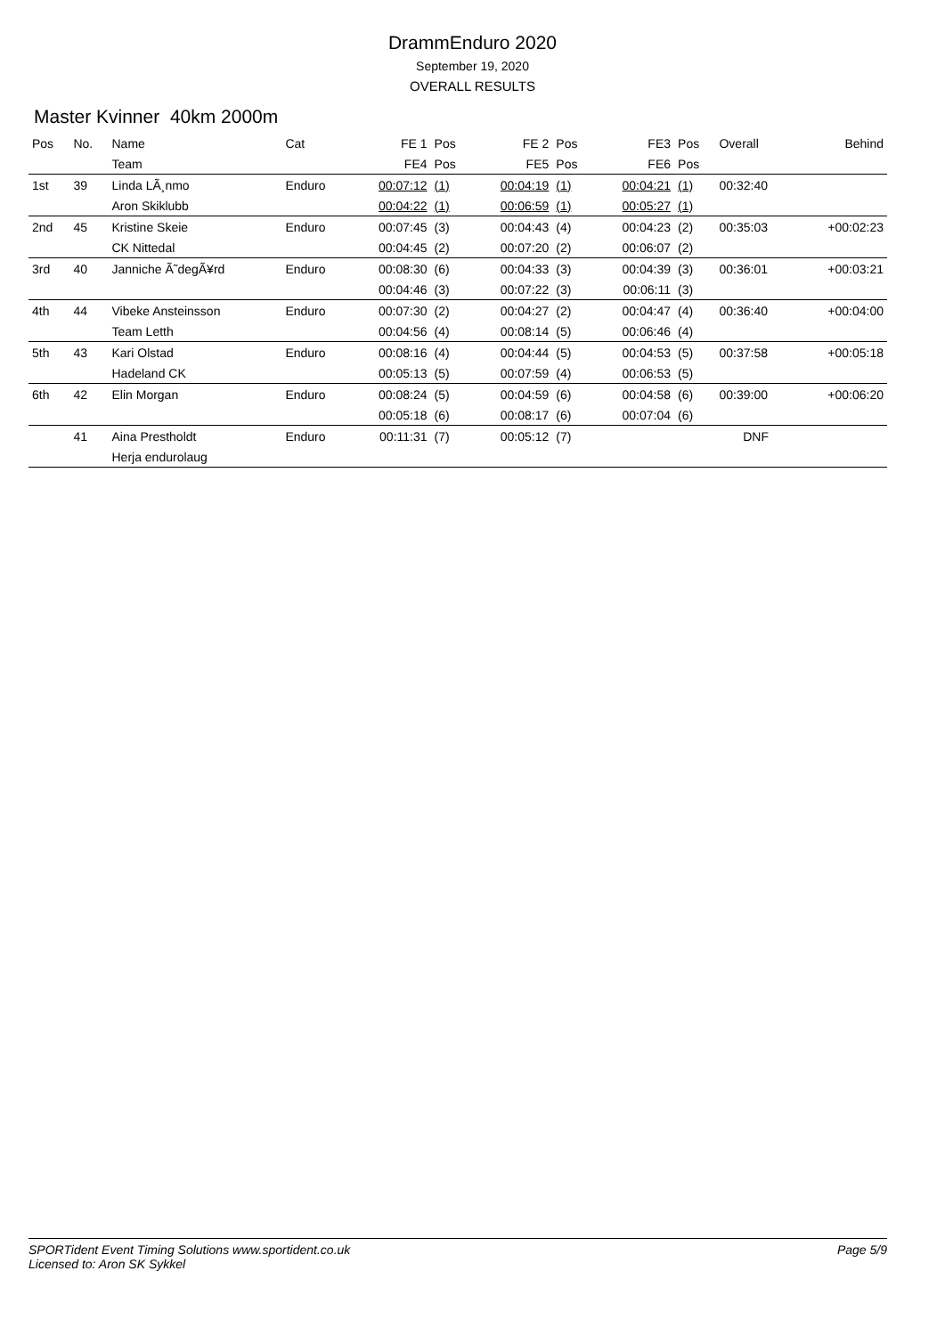DrammEnduro 2020
September 19, 2020
OVERALL RESULTS
Master Kvinner 40km 2000m
| Pos | No. | Name | Cat | FE 1 | Pos | FE 2 | Pos | FE3 | Pos | Overall | Behind |
| --- | --- | --- | --- | --- | --- | --- | --- | --- | --- | --- | --- |
| | | Team | | FE4 | Pos | FE5 | Pos | FE6 | Pos | | |
| 1st | 39 | Linda LÃ¸nmo | Enduro | 00:07:12 | (1) | 00:04:19 | (1) | 00:04:21 | (1) | 00:32:40 | |
| | | Aron Skiklubb | | 00:04:22 | (1) | 00:06:59 | (1) | 00:05:27 | (1) | | |
| 2nd | 45 | Kristine Skeie | Enduro | 00:07:45 | (3) | 00:04:43 | (4) | 00:04:23 | (2) | 00:35:03 | +00:02:23 |
| | | CK Nittedal | | 00:04:45 | (2) | 00:07:20 | (2) | 00:06:07 | (2) | | |
| 3rd | 40 | Janniche Ã˜degÃ¥rd | Enduro | 00:08:30 | (6) | 00:04:33 | (3) | 00:04:39 | (3) | 00:36:01 | +00:03:21 |
| | | | | 00:04:46 | (3) | 00:07:22 | (3) | 00:06:11 | (3) | | |
| 4th | 44 | Vibeke Ansteinsson | Enduro | 00:07:30 | (2) | 00:04:27 | (2) | 00:04:47 | (4) | 00:36:40 | +00:04:00 |
| | | Team Letth | | 00:04:56 | (4) | 00:08:14 | (5) | 00:06:46 | (4) | | |
| 5th | 43 | Kari Olstad | Enduro | 00:08:16 | (4) | 00:04:44 | (5) | 00:04:53 | (5) | 00:37:58 | +00:05:18 |
| | | Hadeland CK | | 00:05:13 | (5) | 00:07:59 | (4) | 00:06:53 | (5) | | |
| 6th | 42 | Elin Morgan | Enduro | 00:08:24 | (5) | 00:04:59 | (6) | 00:04:58 | (6) | 00:39:00 | +00:06:20 |
| | | | | 00:05:18 | (6) | 00:08:17 | (6) | 00:07:04 | (6) | | |
| | 41 | Aina Prestholdt | Enduro | 00:11:31 | (7) | 00:05:12 | (7) | | | DNF | |
| | | Herja endurolaug | | | | | | | | | |
Page 5/9 SPORTident Event Timing Solutions www.sportident.co.uk
Licensed to: Aron SK Sykkel